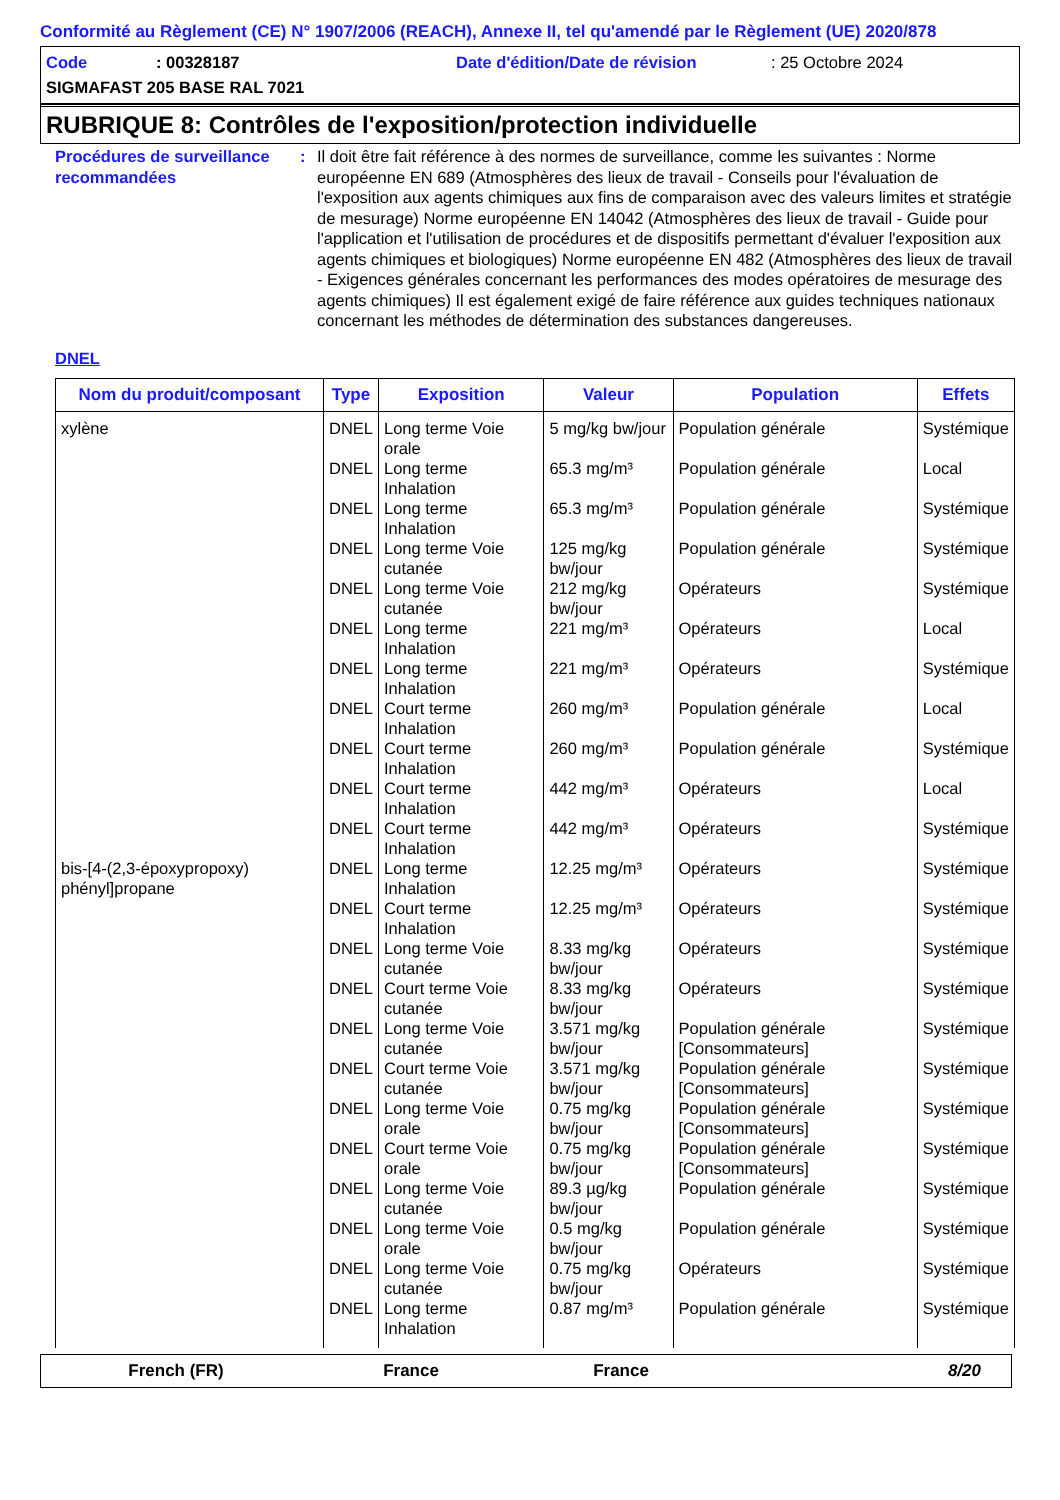Conformité au Règlement (CE) N° 1907/2006 (REACH), Annexe II, tel qu'amendé par le Règlement (UE) 2020/878
Code: 00328187 Date d'édition/Date de révision: 25 Octobre 2024
SIGMAFAST 205 BASE RAL 7021
RUBRIQUE 8: Contrôles de l'exposition/protection individuelle
Procédures de surveillance recommandées
: Il doit être fait référence à des normes de surveillance, comme les suivantes : Norme européenne EN 689 (Atmosphères des lieux de travail - Conseils pour l'évaluation de l'exposition aux agents chimiques aux fins de comparaison avec des valeurs limites et stratégie de mesurage) Norme européenne EN 14042 (Atmosphères des lieux de travail - Guide pour l'application et l'utilisation de procédures et de dispositifs permettant d'évaluer l'exposition aux agents chimiques et biologiques) Norme européenne EN 482 (Atmosphères des lieux de travail - Exigences générales concernant les performances des modes opératoires de mesurage des agents chimiques) Il est également exigé de faire référence aux guides techniques nationaux concernant les méthodes de détermination des substances dangereuses.
DNEL
| Nom du produit/composant | Type | Exposition | Valeur | Population | Effets |
| --- | --- | --- | --- | --- | --- |
| xylène | DNEL | Long terme Voie orale | 5 mg/kg bw/jour | Population générale | Systémique |
| | DNEL | Long terme Inhalation | 65.3 mg/m³ | Population générale | Local |
| | DNEL | Long terme Inhalation | 65.3 mg/m³ | Population générale | Systémique |
| | DNEL | Long terme Voie cutanée | 125 mg/kg bw/jour | Population générale | Systémique |
| | DNEL | Long terme Voie cutanée | 212 mg/kg bw/jour | Opérateurs | Systémique |
| | DNEL | Long terme Inhalation | 221 mg/m³ | Opérateurs | Local |
| | DNEL | Long terme Inhalation | 221 mg/m³ | Opérateurs | Systémique |
| | DNEL | Court terme Inhalation | 260 mg/m³ | Population générale | Local |
| | DNEL | Court terme Inhalation | 260 mg/m³ | Population générale | Systémique |
| | DNEL | Court terme Inhalation | 442 mg/m³ | Opérateurs | Local |
| | DNEL | Court terme Inhalation | 442 mg/m³ | Opérateurs | Systémique |
| bis-[4-(2,3-époxypropoxy) phényl]propane | DNEL | Long terme Inhalation | 12.25 mg/m³ | Opérateurs | Systémique |
| | DNEL | Court terme Inhalation | 12.25 mg/m³ | Opérateurs | Systémique |
| | DNEL | Long terme Voie cutanée | 8.33 mg/kg bw/jour | Opérateurs | Systémique |
| | DNEL | Court terme Voie cutanée | 8.33 mg/kg bw/jour | Opérateurs | Systémique |
| | DNEL | Long terme Voie cutanée | 3.571 mg/kg bw/jour | Population générale [Consommateurs] | Systémique |
| | DNEL | Court terme Voie cutanée | 3.571 mg/kg bw/jour | Population générale [Consommateurs] | Systémique |
| | DNEL | Long terme Voie orale | 0.75 mg/kg bw/jour | Population générale [Consommateurs] | Systémique |
| | DNEL | Court terme Voie orale | 0.75 mg/kg bw/jour | Population générale [Consommateurs] | Systémique |
| | DNEL | Long terme Voie cutanée | 89.3 µg/kg bw/jour | Population générale | Systémique |
| | DNEL | Long terme Voie orale | 0.5 mg/kg bw/jour | Population générale | Systémique |
| | DNEL | Long terme Voie cutanée | 0.75 mg/kg bw/jour | Opérateurs | Systémique |
| | DNEL | Long terme Inhalation | 0.87 mg/m³ | Population générale | Systémique |
French (FR) France France 8/20